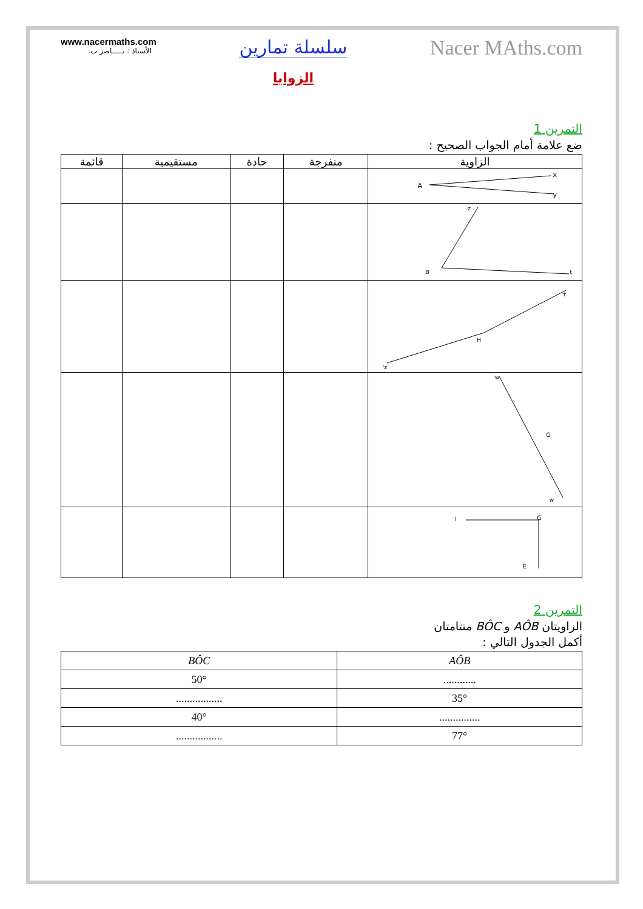www.nacermaths.com
الأستاذ : نـــــاصر ب.
سلسلة تمارين
الزوايا
Nacer MAths.com
التمرين 1
ضع علامة أمام الجواب الصحيح :
| الزاوية | منفرجة | حادة | مستقيمية | قائمة |
| --- | --- | --- | --- | --- |
| A x y | | | | |
| B z t | | | | |
| H z' t' | | | | |
| G w' w | | | | |
| I G E | | | | |
التمرين 2
الزاويتان AÔB و BÔC متتامتان
أكمل الجدول التالي :
| AÔB | BÔC |
| --- | --- |
| ............ | 50° |
| 35° | ................. |
| ............... | 40° |
| 77° | ................. |